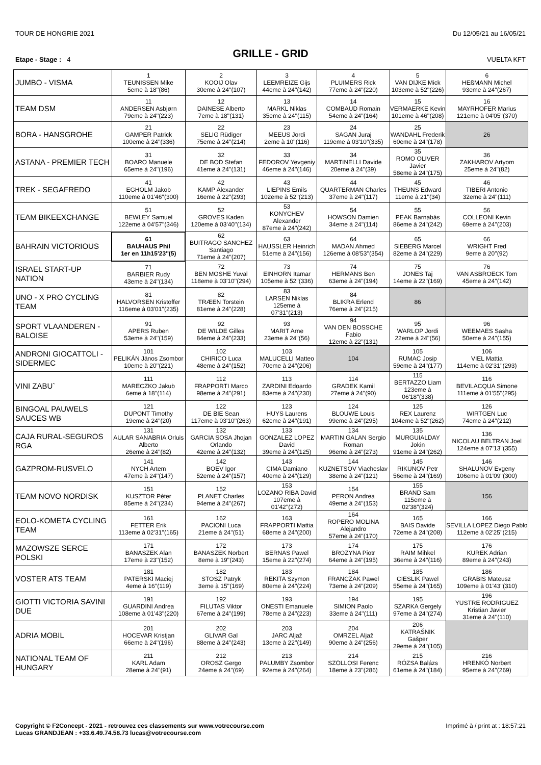TOUR DE HONGRIE 2021 Du 12/05/21 au 16/05/21
GRILLE - GRID
Etape - Stage : 4 VUELTA KFT
| JUMBO - VISMA | 1 TEUNISSEN Mike 5eme à 18''(86) | 2 KOOIJ Olav 30eme à 24''(107) | 3 LEEMREIZE Gijs 44eme à 24''(142) | 4 PLUIMERS Rick 77eme à 24''(220) | 5 VAN DIJKE Mick 103eme à 52''(226) | 6 HEßMANN Michel 93eme à 24''(267) |
| TEAM DSM | 11 ANDERSEN Asbjørn 79eme à 24''(223) | 12 DAINESE Alberto 7eme à 18''(131) | 13 MARKL Niklas 35eme à 24''(115) | 14 COMBAUD Romain 54eme à 24''(164) | 15 VERMAERKE Kevin 101eme à 46''(208) | 16 MAYRHOFER Marius 121eme à 04'05''(370) |
| BORA - HANSGROHE | 21 GAMPER Patrick 100eme à 24''(336) | 22 SELIG Rüdiger 75eme à 24''(214) | 23 MEEUS Jordi 2eme à 10''(116) | 24 SAGAN Juraj 119eme à 03'10''(335) | 25 WANDAHL Frederik 60eme à 24''(178) | 26 |
| ASTANA - PREMIER TECH | 31 BOARO Manuele 65eme à 24''(196) | 32 DE BOD Stefan 41eme à 24''(131) | 33 FEDOROV Yevgeniy 46eme à 24''(146) | 34 MARTINELLI Davide 20eme à 24''(39) | 35 ROMO OLIVER Javier 58eme à 24''(175) | 36 ZAKHAROV Artyom 25eme à 24''(82) |
| TREK - SEGAFREDO | 41 EGHOLM Jakob 110eme à 01'46''(300) | 42 KAMP Alexander 16eme à 22''(293) | 43 LIEPINS Emils 102eme à 52''(213) | 44 QUARTERMAN Charles 37eme à 24''(117) | 45 THEUNS Edward 11eme à 21''(34) | 46 TIBERI Antonio 32eme à 24''(111) |
| TEAM BIKEEXCHANGE | 51 BEWLEY Samuel 122eme à 04'57''(346) | 52 GROVES Kaden 120eme à 03'40''(134) | 53 KONYCHEV Alexander 87eme à 24''(242) | 54 HOWSON Damien 34eme à 24''(114) | 55 PEAK Barnabás 86eme à 24''(242) | 56 COLLEONI Kevin 69eme à 24''(203) |
| BAHRAIN VICTORIOUS | 61 BAUHAUS Phil 1er en 11h15'23''(5) | 62 BUITRAGO SANCHEZ Santiago 71eme à 24''(207) | 63 HAUSSLER Heinrich 51eme à 24''(156) | 64 MADAN Ahmed 126eme à 08'53''(354) | 65 SIEBERG Marcel 82eme à 24''(229) | 66 WRIGHT Fred 9eme à 20''(92) |
| ISRAEL START-UP NATION | 71 BARBIER Rudy 43eme à 24''(134) | 72 BEN MOSHE Yuval 118eme à 03'10''(294) | 73 EINHORN Itamar 105eme à 52''(336) | 74 HERMANS Ben 63eme à 24''(194) | 75 JONES Taj 14eme à 22''(169) | 76 VAN ASBROECK Tom 45eme à 24''(142) |
| UNO - X PRO CYCLING TEAM | 81 HALVORSEN Kristoffer 116eme à 03'01''(235) | 82 TRÆEN Torstein 81eme à 24''(228) | 83 LARSEN Niklas 125eme à 07'31''(213) | 84 BLIKRA Erlend 76eme à 24''(215) | 86 | |
| SPORT VLAANDEREN - BALOISE | 91 APERS Ruben 53eme à 24''(159) | 92 DE WILDE Gilles 84eme à 24''(233) | 93 MARIT Arne 23eme à 24''(56) | 94 VAN DEN BOSSCHE Fabio 12eme à 22''(131) | 95 WARLOP Jordi 22eme à 24''(56) | 96 WEEMAES Sasha 50eme à 24''(155) |
| ANDRONI GIOCATTOLI - SIDERMEC | 101 PELIKÁN János Zsombor 10eme à 20''(221) | 102 CHIRICO Luca 48eme à 24''(152) | 103 MALUCELLI Matteo 70eme à 24''(206) | 104 | 105 RUMAC Josip 59eme à 24''(177) | 106 VIEL Mattia 114eme à 02'31''(293) |
| VINI ZABU` | 111 MARECZKO Jakub 6eme à 18''(114) | 112 FRAPPORTI Marco 98eme à 24''(291) | 113 ZARDINI Edoardo 83eme à 24''(230) | 114 GRADEK Kamil 27eme à 24''(90) | 115 BERTAZZO Liam 123eme à 06'18''(338) | 116 BEVILACQUA Simone 111eme à 01'55''(295) |
| BINGOAL PAUWELS SAUCES WB | 121 DUPONT Timothy 19eme à 24''(20) | 122 DE BIE Sean 117eme à 03'10''(263) | 123 HUYS Laurens 62eme à 24''(191) | 124 BLOUWE Louis 99eme à 24''(295) | 125 REX Laurenz 104eme à 52''(262) | 126 WIRTGEN Luc 74eme à 24''(212) |
| CAJA RURAL-SEGUROS RGA | 131 AULAR SANABRIA Orluis Alberto 26eme à 24''(82) | 132 GARCIA SOSA Jhojan Orlando 42eme à 24''(132) | 133 GONZALEZ LOPEZ David 39eme à 24''(125) | 134 MARTIN GALAN Sergio Roman 96eme à 24''(273) | 135 MURGUIALDAY Jokin 91eme à 24''(262) | 136 NICOLAU BELTRAN Joel 124eme à 07'13''(355) |
| GAZPROM-RUSVELO | 141 NYCH Artem 47eme à 24''(147) | 142 BOEV Igor 52eme à 24''(157) | 143 CIMA Damiano 40eme à 24''(129) | 144 KUZNETSOV Viacheslav 38eme à 24''(121) | 145 RIKUNOV Petr 56eme à 24''(169) | 146 SHALUNOV Evgeny 106eme à 01'09''(300) |
| TEAM NOVO NORDISK | 151 KUSZTOR Péter 85eme à 24''(234) | 152 PLANET Charles 94eme à 24''(267) | 153 LOZANO RIBA David 107eme à 01'42''(272) | 154 PERON Andrea 49eme à 24''(153) | 155 BRAND Sam 115eme à 02'38''(324) | 156 |
| EOLO-KOMETA CYCLING TEAM | 161 FETTER Erik 113eme à 02'31''(165) | 162 PACIONI Luca 21eme à 24''(51) | 163 FRAPPORTI Mattia 68eme à 24''(200) | 164 ROPERO MOLINA Alejandro 57eme à 24''(170) | 165 BAIS Davide 72eme à 24''(208) | 166 SEVILLA LOPEZ Diego Pablo 112eme à 02'25''(215) |
| MAZOWSZE SERCE POLSKI | 171 BANASZEK Alan 17eme à 23''(152) | 172 BANASZEK Norbert 8eme à 19''(243) | 173 BERNAS Pawel 15eme à 22''(274) | 174 BROZYNA Piotr 64eme à 24''(195) | 175 RÄIM Mihkel 36eme à 24''(116) | 176 KUREK Adrian 89eme à 24''(243) |
| VOSTER ATS TEAM | 181 PATERSKI Maciej 4eme à 16''(119) | 182 STOSZ Patryk 3eme à 15''(169) | 183 REKITA Szymon 80eme à 24''(224) | 184 FRANCZAK Pawel 73eme à 24''(209) | 185 CIESLIK Pawel 55eme à 24''(165) | 186 GRABIS Mateusz 109eme à 01'43''(310) |
| GIOTTI VICTORIA SAVINI DUE | 191 GUARDINI Andrea 108eme à 01'43''(220) | 192 FILUTAS Viktor 67eme à 24''(199) | 193 ONESTI Emanuele 78eme à 24''(223) | 194 SIMION Paolo 33eme à 24''(111) | 195 SZARKA Gergely 97eme à 24''(274) | 196 YUSTRE RODRIGUEZ Kristian Javier 31eme à 24''(110) |
| ADRIA MOBIL | 201 HOCEVAR Kristjan 66eme à 24''(196) | 202 GLIVAR Gal 88eme à 24''(243) | 203 JARC Aljaž 13eme à 22''(149) | 204 OMRZEL Aljaž 90eme à 24''(256) | 206 KATRAŠNIK Gašper 29eme à 24''(105) | |
| NATIONAL TEAM OF HUNGARY | 211 KARL Adam 28eme à 24''(91) | 212 OROSZ Gergo 24eme à 24''(69) | 213 PALUMBY Zsombor 92eme à 24''(264) | 214 SZÖLLOSI Ferenc 18eme à 23''(286) | 215 RÓZSA Balázs 61eme à 24''(184) | 216 HRENKÓ Norbert 95eme à 24''(269) |
Copyright © F2Concept - 2021 - retrouvez ces classements sur www.votrecourse.com
Lucas GRANDJEAN : +33.6.49.74.58.73 lucas@votrecourse.com Imprimé à / print at : 18:57:21